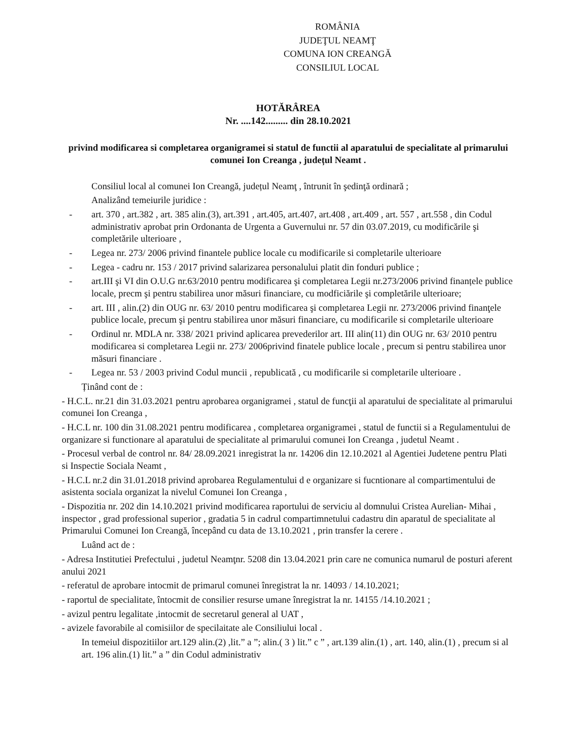ROMÂNIA
JUDEŢUL NEAMŢ
COMUNA ION CREANGĂ
CONSILIUL LOCAL
HOTĂRÂREA
Nr. ....142......... din 28.10.2021
privind modificarea si completarea organigramei si statul de functii al aparatului de specialitate al primarului comunei Ion Creanga , județul Neamt .
Consiliul local al comunei Ion Creangă, județul Neamţ , întrunit în şedinţă ordinară ;
Analizând temeiurile juridice :
- art. 370 , art.382 , art. 385 alin.(3), art.391 , art.405, art.407, art.408 , art.409 , art. 557 , art.558 , din Codul administrativ aprobat prin Ordonanta de Urgenta a Guvernului nr. 57 din 03.07.2019, cu modificările şi completările ulterioare ,
- Legea nr. 273/ 2006 privind finantele publice locale cu modificarile si completarile ulterioare
- Legea - cadru nr. 153 / 2017 privind salarizarea personalului platit din fonduri publice ;
- art.III şi VI din O.U.G nr.63/2010 pentru modificarea şi completarea Legii nr.273/2006 privind finanțele publice locale, precm şi pentru stabilirea unor măsuri financiare, cu modficiările şi completările ulterioare;
- art. III , alin.(2) din OUG nr. 63/ 2010 pentru modificarea şi completarea Legii nr. 273/2006 privind finanţele publice locale, precum şi pentru stabilirea unor măsuri financiare, cu modificarile si completarile ulterioare
- Ordinul nr. MDLA nr. 338/ 2021 privind aplicarea prevederilor art. III alin(11) din OUG nr. 63/ 2010 pentru modificarea si completarea Legii nr. 273/ 2006privind finatele publice locale , precum si pentru stabilirea unor măsuri financiare .
- Legea nr. 53 / 2003 privind Codul muncii , republicată , cu modificarile si completarile ulterioare .
Ținând cont de :
- H.C.L. nr.21 din 31.03.2021 pentru aprobarea organigramei , statul de funcţii al aparatului de specialitate al primarului comunei Ion Creanga ,
- H.C.L nr. 100 din 31.08.2021 pentru modificarea , completarea organigramei , statul de functii si a Regulamentului de organizare si functionare al aparatului de specialitate al primarului comunei Ion Creanga , judetul Neamt .
- Procesul verbal de control nr. 84/ 28.09.2021 inregistrat la nr. 14206 din 12.10.2021 al Agentiei Judetene pentru Plati si Inspectie Sociala Neamt ,
- H.C.L nr.2 din 31.01.2018 privind aprobarea Regulamentului d e organizare si fucntionare al compartimentului de asistenta sociala organizat la nivelul Comunei Ion Creanga ,
- Dispozitia nr. 202 din 14.10.2021 privind modificarea raportului de serviciu al domnului Cristea Aurelian- Mihai , inspector , grad professional superior , gradatia 5 in cadrul compartimnetului cadastru din aparatul de specialitate al Primarului Comunei Ion Creangă, începând cu data de 13.10.2021 , prin transfer la cerere .
Luând act de :
- Adresa Institutiei Prefectului , judetul Neamţnr. 5208 din 13.04.2021 prin care ne comunica numarul de posturi aferent anului 2021
- referatul de aprobare intocmit de primarul comunei înregistrat la nr. 14093 / 14.10.2021;
- raportul de specialitate, întocmit de consilier resurse umane înregistrat la nr. 14155 /14.10.2021 ;
- avizul pentru legalitate ,intocmit de secretarul general al UAT ,
- avizele favorabile al comisiilor de specilaitate ale Consiliului local .
In temeiul dispozitiilor art.129 alin.(2) ,lit.” a ”; alin.( 3 ) lit.” c ” , art.139 alin.(1) , art. 140, alin.(1) , precum si al art. 196 alin.(1) lit.” a ” din Codul administrativ